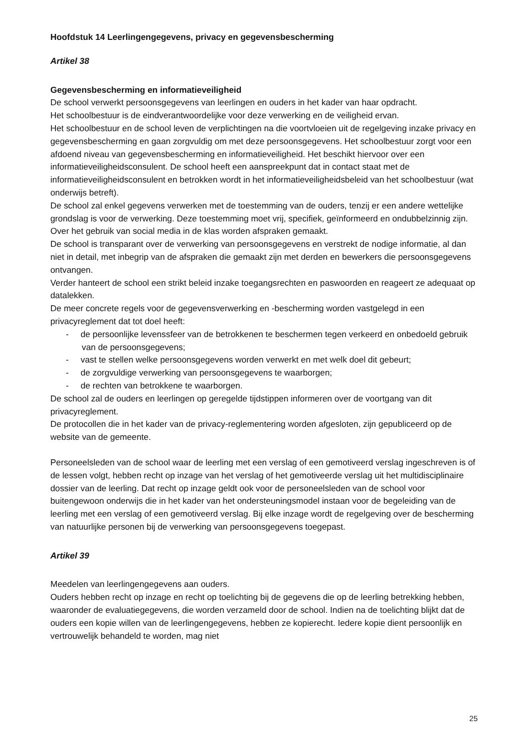Hoofdstuk 14 Leerlingengegevens, privacy en gegevensbescherming
Artikel 38
Gegevensbescherming en informatieveiligheid
De school verwerkt persoonsgegevens van leerlingen en ouders in het kader van haar opdracht.
Het schoolbestuur is de eindverantwoordelijke voor deze verwerking en de veiligheid ervan.
Het schoolbestuur en de school leven de verplichtingen na die voortvloeien uit de regelgeving inzake privacy en gegevensbescherming en gaan zorgvuldig om met deze persoonsgegevens. Het schoolbestuur zorgt voor een afdoend niveau van gegevensbescherming en informatieveiligheid. Het beschikt hiervoor over een informatieveiligheidsconsulent. De school heeft een aanspreekpunt dat in contact staat met de informatieveiligheidsconsulent en betrokken wordt in het informatieveiligheidsbeleid van het schoolbestuur (wat onderwijs betreft).
De school zal enkel gegevens verwerken met de toestemming van de ouders, tenzij er een andere wettelijke grondslag is voor de verwerking. Deze toestemming moet vrij, specifiek, geïnformeerd en ondubbelzinnig zijn.
Over het gebruik van social media in de klas worden afspraken gemaakt.
De school is transparant over de verwerking van persoonsgegevens en verstrekt de nodige informatie, al dan niet in detail, met inbegrip van de afspraken die gemaakt zijn met derden en bewerkers die persoonsgegevens ontvangen.
Verder hanteert de school een strikt beleid inzake toegangsrechten en paswoorden en reageert ze adequaat op datalekken.
De meer concrete regels voor de gegevensverwerking en -bescherming worden vastgelegd in een privacyreglement dat tot doel heeft:
- de persoonlijke levenssfeer van de betrokkenen te beschermen tegen verkeerd en onbedoeld gebruik van de persoonsgegevens;
- vast te stellen welke persoonsgegevens worden verwerkt en met welk doel dit gebeurt;
- de zorgvuldige verwerking van persoonsgegevens te waarborgen;
- de rechten van betrokkene te waarborgen.
De school zal de ouders en leerlingen op geregelde tijdstippen informeren over de voortgang van dit privacyreglement.
De protocollen die in het kader van de privacy-reglementering worden afgesloten, zijn gepubliceerd op de website van de gemeente.
Personeelsleden van de school waar de leerling met een verslag of een gemotiveerd verslag ingeschreven is of de lessen volgt, hebben recht op inzage van het verslag of het gemotiveerde verslag uit het multidisciplinaire dossier van de leerling. Dat recht op inzage geldt ook voor de personeelsleden van de school voor buitengewoon onderwijs die in het kader van het ondersteuningsmodel instaan voor de begeleiding van de leerling met een verslag of een gemotiveerd verslag. Bij elke inzage wordt de regelgeving over de bescherming van natuurlijke personen bij de verwerking van persoonsgegevens toegepast.
Artikel 39
Meedelen van leerlingengegevens aan ouders.
Ouders hebben recht op inzage en recht op toelichting bij de gegevens die op de leerling betrekking hebben, waaronder de evaluatiegegevens, die worden verzameld door de school. Indien na de toelichting blijkt dat de ouders een kopie willen van de leerlingengegevens, hebben ze kopierecht. Iedere kopie dient persoonlijk en vertrouwelijk behandeld te worden, mag niet
25